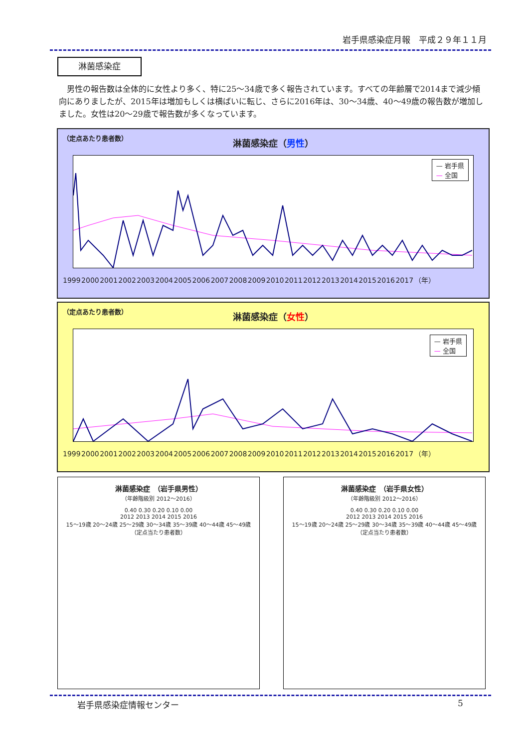岩手県感染症月報　平成２９年１１月
淋菌感染症
男性の報告数は全体的に女性より多く、特に25～34歳で多く報告されています。すべての年齢層で2014まで減少傾向にありましたが、2015年は増加もしくは横ばいに転じ、さらに2016年は、30～34歳、40～49歳の報告数が増加しました。女性は20～29歳で報告数が多くなっています。
（定点あたり患者数）
淋菌感染症（男性）
1999 2000 2001 2002 2003 2004 2005 2006 2007 2008 2009 2010 2011 2012 2013 2014 2015 2016 2017 （年）
— 岩手県
— 全国
（定点あたり患者数）
淋菌感染症（女性）
1999 2000 2001 2002 2003 2004 2005 2006 2007 2008 2009 2010 2011 2012 2013 2014 2015 2016 2017 （年）
— 岩手県
— 全国
淋菌感染症　（岩手県男性）
（年齢階級別 2012～2016）
0.40 0.30 0.20 0.10 0.00
2012 2013 2014 2015 2016
15～19歳 20～24歳 25～29歳 30～34歳 35～39歳 40～44歳 45～49歳
（定点当たり患者数）
淋菌感染症　（岩手県女性）
（年齢階級別 2012～2016）
0.40 0.30 0.20 0.10 0.00
2012 2013 2014 2015 2016
15～19歳 20～24歳 25～29歳 30～34歳 35～39歳 40～44歳 45～49歳
（定点当たり患者数）
岩手県感染症情報センター 5